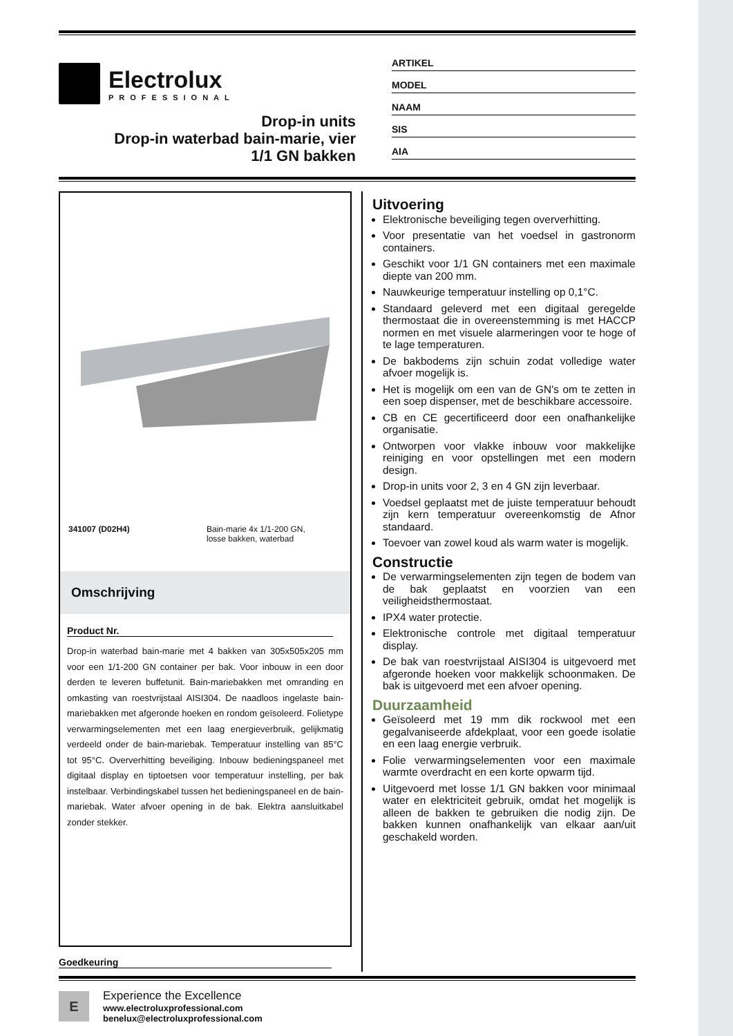Electrolux
PROFESSIONAL
Drop-in units
Drop-in waterbad bain-marie, vier
1/1 GN bakken
ARTIKEL
MODEL
NAAM
SIS
AIA
341007 (D02H4) Bain-marie 4x 1/1-200 GN,
losse bakken, waterbad
Omschrijving
Product Nr.
Drop-in waterbad bain-marie met 4 bakken van 305x505x205 mm voor een 1/1-200 GN container per bak. Voor inbouw in een door derden te leveren buffetunit. Bain-mariebakken met omranding en omkasting van roestvrijstaal AISI304. De naadloos ingelaste bain-mariebakken met afgeronde hoeken en rondom geïsoleerd. Folietype verwarmingselementen met een laag energieverbruik, gelijkmatig verdeeld onder de bain-mariebak. Temperatuur instelling van 85°C tot 95°C. Oververhitting beveiliging. Inbouw bedieningspaneel met digitaal display en tiptoetsen voor temperatuur instelling, per bak instelbaar. Verbindingskabel tussen het bedieningspaneel en de bain-mariebak. Water afvoer opening in de bak. Elektra aansluitkabel zonder stekker.
Goedkeuring
Uitvoering
Elektronische beveiliging tegen oververhitting.
Voor presentatie van het voedsel in gastronorm containers.
Geschikt voor 1/1 GN containers met een maximale diepte van 200 mm.
Nauwkeurige temperatuur instelling op 0,1°C.
Standaard geleverd met een digitaal geregelde thermostaat die in overeenstemming is met HACCP normen en met visuele alarmeringen voor te hoge of te lage temperaturen.
De bakbodems zijn schuin zodat volledige water afvoer mogelijk is.
Het is mogelijk om een van de GN's om te zetten in een soep dispenser, met de beschikbare accessoire.
CB en CE gecertificeerd door een onafhankelijke organisatie.
Ontworpen voor vlakke inbouw voor makkelijke reiniging en voor opstellingen met een modern design.
Drop-in units voor 2, 3 en 4 GN zijn leverbaar.
Voedsel geplaatst met de juiste temperatuur behoudt zijn kern temperatuur overeenkomstig de Afnor standaard.
Toevoer van zowel koud als warm water is mogelijk.
Constructie
De verwarmingselementen zijn tegen de bodem van de bak geplaatst en voorzien van een veiligheidsthermostaat.
IPX4 water protectie.
Elektronische controle met digitaal temperatuur display.
De bak van roestvrijstaal AISI304 is uitgevoerd met afgeronde hoeken voor makkelijk schoonmaken. De bak is uitgevoerd met een afvoer opening.
Duurzaamheid
Geïsoleerd met 19 mm dik rockwool met een gegalvaniseerde afdekplaat, voor een goede isolatie en een laag energie verbruik.
Folie verwarmingselementen voor een maximale warmte overdracht en een korte opwarm tijd.
Uitgevoerd met losse 1/1 GN bakken voor minimaal water en elektriciteit gebruik, omdat het mogelijk is alleen de bakken te gebruiken die nodig zijn. De bakken kunnen onafhankelijk van elkaar aan/uit geschakeld worden.
E
Experience the Excellence
www.electroluxprofessional.com
benelux@electroluxprofessional.com